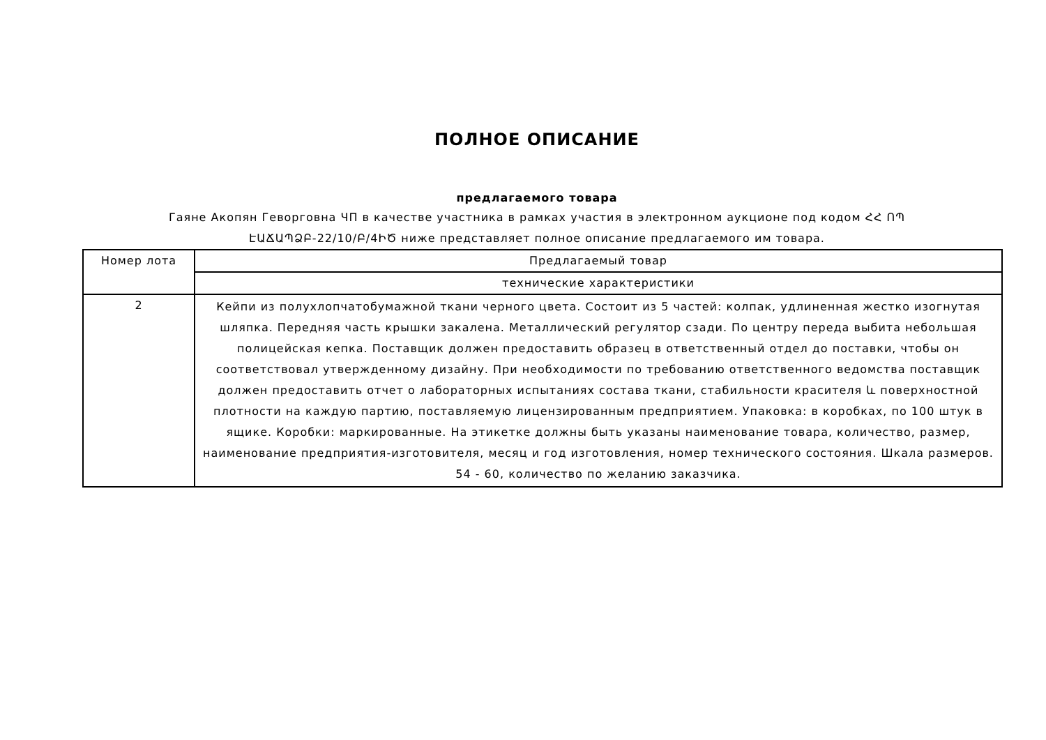ПОЛНОЕ ОПИСАНИЕ
предлагаемого товара
Гаяне Акопян Геворговна ЧП в качестве участника в рамках участия в электронном аукционе под кодом ՀՀ ՈՊ ԷԱՃԱՊՁԲ-22/10/Բ/4ԻԾ ниже представляет полное описание предлагаемого им товара.
| Номер лота | Предлагаемый товар |
| --- | --- |
| | технические характеристики |
| 2 | Кейпи из полухлопчатобумажной ткани черного цвета. Состоит из 5 частей: колпак, удлиненная жестко изогнутая шляпка. Передняя часть крышки закалена. Металлический регулятор сзади. По центру переда выбита небольшая полицейская кепка. Поставщик должен предоставить образец в ответственный отдел до поставки, чтобы он соответствовал утвержденному дизайну. При необходимости по требованию ответственного ведомства поставщик должен предоставить отчет о лабораторных испытаниях состава ткани, стабильности красителя և поверхностной плотности на каждую партию, поставляемую лицензированным предприятием. Упаковка: в коробках, по 100 штук в ящике. Коробки: маркированные. На этикетке должны быть указаны наименование товара, количество, размер, наименование предприятия-изготовителя, месяц и год изготовления, номер технического состояния. Шкала размеров. 54 - 60, количество по желанию заказчика. |